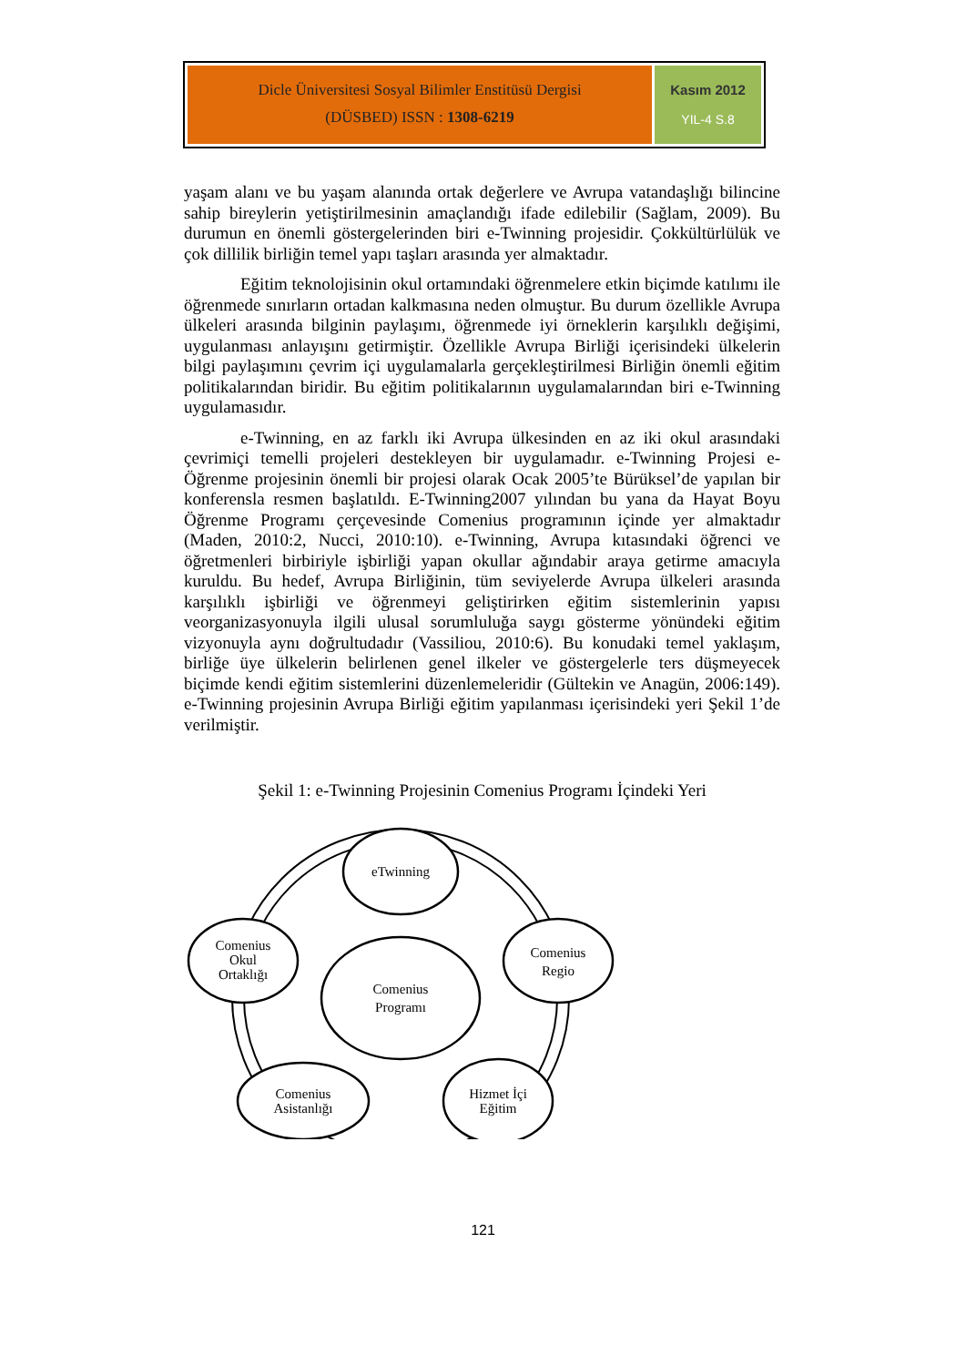Dicle Üniversitesi Sosyal Bilimler Enstitüsü Dergisi
(DÜSBED) ISSN : 1308-6219
Kasım 2012
YIL-4 S.8
yaşam alanı ve bu yaşam alanında ortak değerlere ve Avrupa vatandaşlığı bilincine sahip bireylerin yetiştirilmesinin amaçlandığı ifade edilebilir (Sağlam, 2009). Bu durumun en önemli göstergelerinden biri e-Twinning projesidir. Çokkültürlülük ve çok dillilik birliğin temel yapı taşları arasında yer almaktadır.
Eğitim teknolojisinin okul ortamındaki öğrenmelere etkin biçimde katılımı ile öğrenmede sınırların ortadan kalkmasına neden olmuştur. Bu durum özellikle Avrupa ülkeleri arasında bilginin paylaşımı, öğrenmede iyi örneklerin karşılıklı değişimi, uygulanması anlayışını getirmiştir. Özellikle Avrupa Birliği içerisindeki ülkelerin bilgi paylaşımını çevrim içi uygulamalarla gerçekleştirilmesi Birliğin önemli eğitim politikalarından biridir. Bu eğitim politikalarının uygulamalarından biri e-Twinning uygulamasıdır.
e-Twinning, en az farklı iki Avrupa ülkesinden en az iki okul arasındaki çevrimiçi temelli projeleri destekleyen bir uygulamadır. e-Twinning Projesi e-Öğrenme projesinin önemli bir projesi olarak Ocak 2005’te Bürüksel’de yapılan bir konferensla resmen başlatıldı. E-Twinning2007 yılından bu yana da Hayat Boyu Öğrenme Programı çerçevesinde Comenius programının içinde yer almaktadır (Maden, 2010:2, Nucci, 2010:10). e-Twinning, Avrupa kıtasındaki öğrenci ve öğretmenleri birbiriyle işbirliği yapan okullar ağındabir araya getirme amacıyla kuruldu. Bu hedef, Avrupa Birliğinin, tüm seviyelerde Avrupa ülkeleri arasında karşılıklı işbirliği ve öğrenmeyi geliştirirken eğitim sistemlerinin yapısı veorganizasyonuyla ilgili ulusal sorumluluğa saygı gösterme yönündeki eğitim vizyonuyla aynı doğrultudadır (Vassiliou, 2010:6). Bu konudaki temel yaklaşım, birliğe üye ülkelerin belirlenen genel ilkeler ve göstergelerle ters düşmeyecek biçimde kendi eğitim sistemlerini düzenlemeleridir (Gültekin ve Anagün, 2006:149). e-Twinning projesinin Avrupa Birliği eğitim yapılanması içerisindeki yeri Şekil 1’de verilmiştir.
Şekil 1: e-Twinning Projesinin Comenius Programı İçindeki Yeri
eTwinning
Comenius
Okul
Ortaklığı
Comenius
Regio
Comenius
Asistanlığı
Hizmet İçi
Eğitim
Comenius
Programı
121